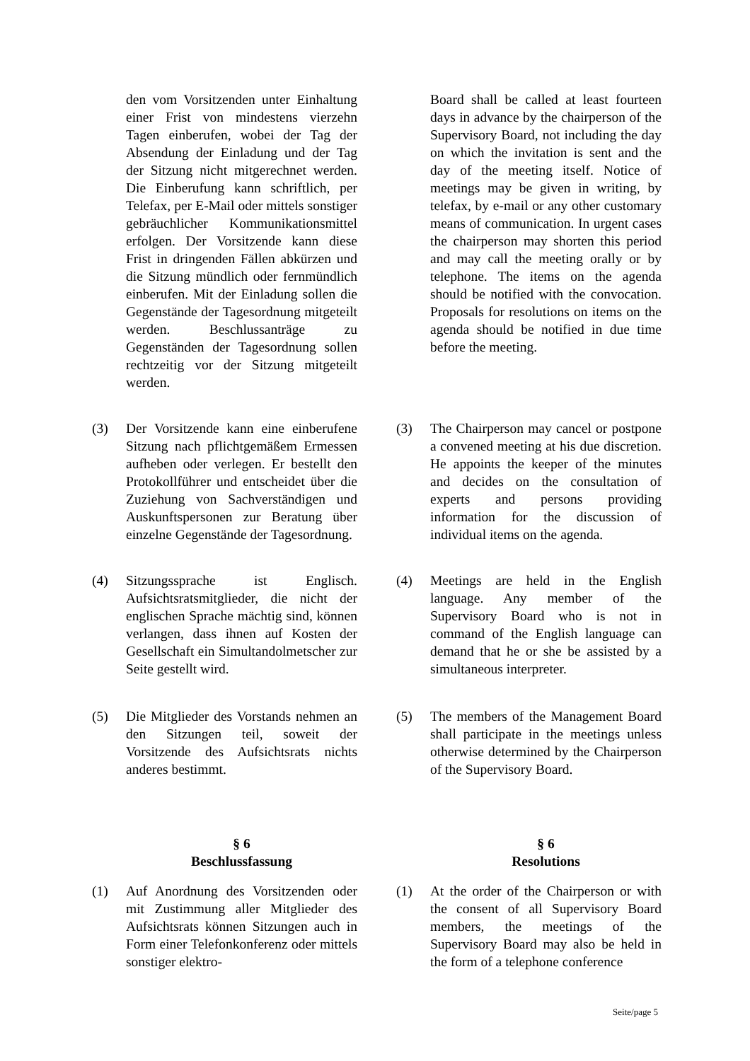den vom Vorsitzenden unter Einhaltung einer Frist von mindestens vierzehn Tagen einberufen, wobei der Tag der Absendung der Einladung und der Tag der Sitzung nicht mitgerechnet werden. Die Einberufung kann schriftlich, per Telefax, per E-Mail oder mittels sonstiger gebräuchlicher Kommunikationsmittel erfolgen. Der Vorsitzende kann diese Frist in dringenden Fällen abkürzen und die Sitzung mündlich oder fernmündlich einberufen. Mit der Einladung sollen die Gegenstände der Tagesordnung mitgeteilt werden. Beschlussanträge zu Gegenständen der Tagesordnung sollen rechtzeitig vor der Sitzung mitgeteilt werden.
Board shall be called at least fourteen days in advance by the chairperson of the Supervisory Board, not including the day on which the invitation is sent and the day of the meeting itself. Notice of meetings may be given in writing, by telefax, by e-mail or any other customary means of communication. In urgent cases the chairperson may shorten this period and may call the meeting orally or by telephone. The items on the agenda should be notified with the convocation. Proposals for resolutions on items on the agenda should be notified in due time before the meeting.
(3) Der Vorsitzende kann eine einberufene Sitzung nach pflichtgemäßem Ermessen aufheben oder verlegen. Er bestellt den Protokollführer und entscheidet über die Zuziehung von Sachverständigen und Auskunftspersonen zur Beratung über einzelne Gegenstände der Tagesordnung.
(3) The Chairperson may cancel or postpone a convened meeting at his due discretion. He appoints the keeper of the minutes and decides on the consultation of experts and persons providing information for the discussion of individual items on the agenda.
(4) Sitzungssprache ist Englisch. Aufsichtsratsmitglieder, die nicht der englischen Sprache mächtig sind, können verlangen, dass ihnen auf Kosten der Gesellschaft ein Simultandolmetscher zur Seite gestellt wird.
(4) Meetings are held in the English language. Any member of the Supervisory Board who is not in command of the English language can demand that he or she be assisted by a simultaneous interpreter.
(5) Die Mitglieder des Vorstands nehmen an den Sitzungen teil, soweit der Vorsitzende des Aufsichtsrats nichts anderes bestimmt.
(5) The members of the Management Board shall participate in the meetings unless otherwise determined by the Chairperson of the Supervisory Board.
§ 6
Beschlussfassung
§ 6
Resolutions
(1) Auf Anordnung des Vorsitzenden oder mit Zustimmung aller Mitglieder des Aufsichtsrats können Sitzungen auch in Form einer Telefonkonferenz oder mittels sonstiger elektro-
(1) At the order of the Chairperson or with the consent of all Supervisory Board members, the meetings of the Supervisory Board may also be held in the form of a telephone conference
Seite/page 5